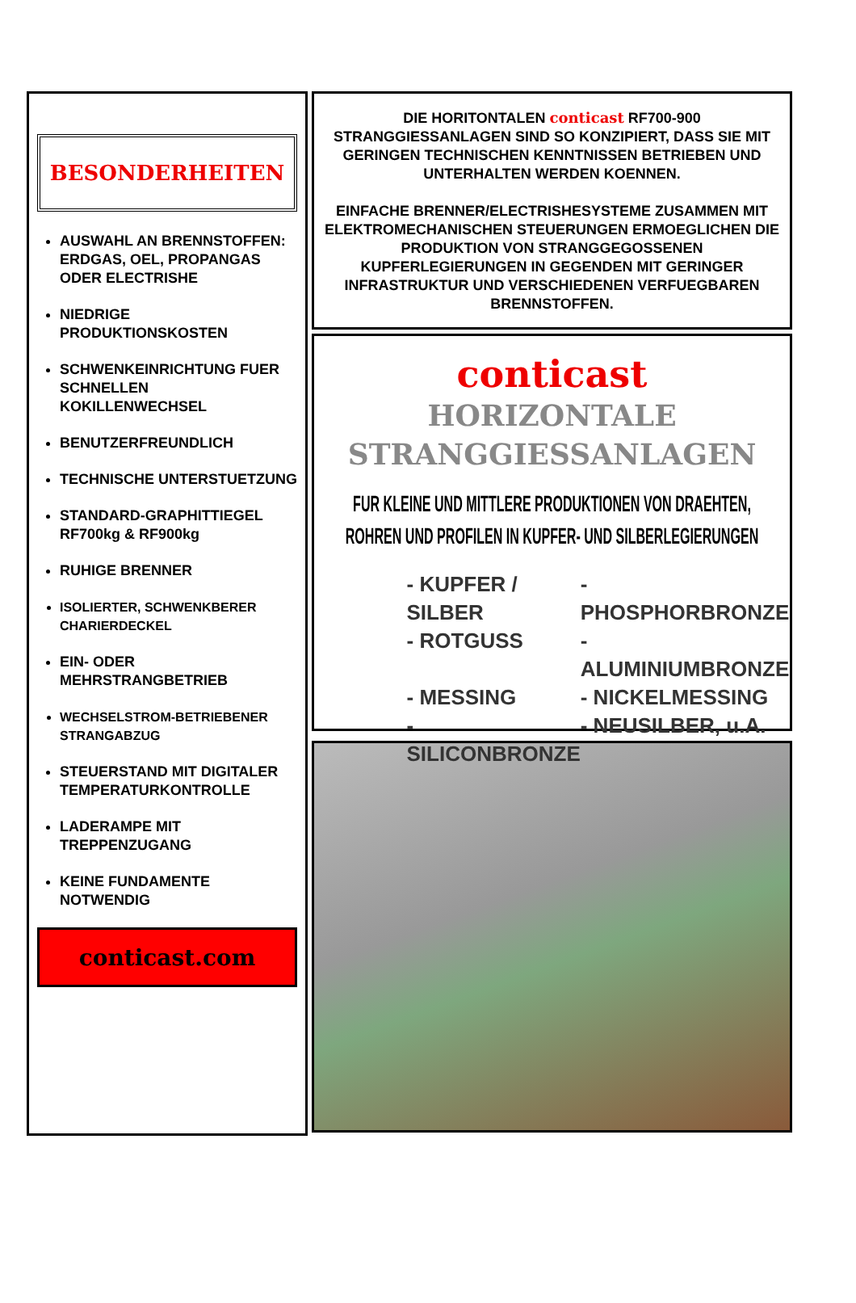BESONDERHEITEN
AUSWAHL AN BRENNSTOFFEN: ERDGAS, OEL, PROPANGAS ODER ELECTRISHE
NIEDRIGE PRODUKTIONSKOSTEN
SCHWENKEINRICHTUNG FUER SCHNELLEN KOKILLENWECHSEL
BENUTZERFREUNDLICH
TECHNISCHE UNTERSTUETZUNG
STANDARD-GRAPHITTIEGEL RF700kg & RF900kg
RUHIGE BRENNER
ISOLIERTER, SCHWENKBERER CHARIERDECKEL
EIN- ODER MEHRSTRANGBETRIEB
WECHSELSTROM-BETRIEBENER STRANGABZUG
STEUERSTAND MIT DIGITALER TEMPERATURKONTROLLE
LADERAMPE MIT TREPPENZUGANG
KEINE FUNDAMENTE NOTWENDIG
conticast.com
DIE HORITONTALEN conticast RF700-900 STRANGGIESSANLAGEN SIND SO KONZIPIERT, DASS SIE MIT GERINGEN TECHNISCHEN KENNTNISSEN BETRIEBEN UND UNTERHALTEN WERDEN KOENNEN.
EINFACHE BRENNER/ELECTRISHESYSTEME ZUSAMMEN MIT ELEKTROMECHANISCHEN STEUERUNGEN ERMOEGLICHEN DIE PRODUKTION VON STRANGGEGOSSENEN KUPFERLEGIERUNGEN IN GEGENDEN MIT GERINGER INFRASTRUKTUR UND VERSCHIEDENEN VERFUEGBAREN BRENNSTOFFEN.
conticast
HORIZONTALE
STRANGGIESSANLAGEN
FUR KLEINE UND MITTLERE PRODUKTIONEN VON DRAEHTEN, ROHREN UND PROFILEN IN KUPFER- UND SILBERLEGIERUNGEN
- KUPFER / SILBER - PHOSPHORBRONZE - ROTGUSS - ALUMINIUMBRONZE - MESSING - NICKELMESSING - SILICONBRONZE - NEUSILBER, u.A.